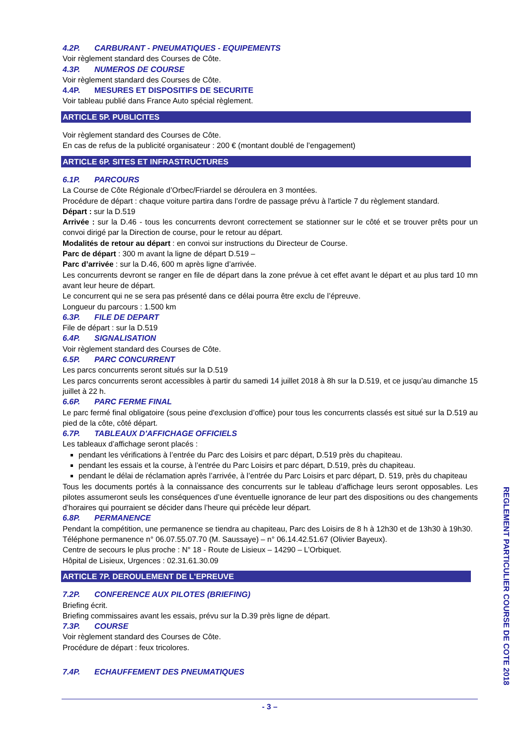4.2P. CARBURANT - PNEUMATIQUES - EQUIPEMENTS
Voir règlement standard des Courses de Côte.
4.3P. NUMEROS DE COURSE
Voir règlement standard des Courses de Côte.
4.4P. MESURES ET DISPOSITIFS DE SECURITE
Voir tableau publié dans France Auto spécial règlement.
ARTICLE 5P. PUBLICITES
Voir règlement standard des Courses de Côte.
En cas de refus de la publicité organisateur : 200 € (montant doublé de l’engagement)
ARTICLE 6P. SITES ET INFRASTRUCTURES
6.1P. PARCOURS
La Course de Côte Régionale d’Orbec/Friardel se déroulera en 3 montées.
Procédure de départ : chaque voiture partira dans l’ordre de passage prévu à l'article 7 du règlement standard.
Départ : sur la D.519
Arrivée : sur la D.46 - tous les concurrents devront correctement se stationner sur le côté et se trouver prêts pour un convoi dirigé par la Direction de course, pour le retour au départ.
Modalités de retour au départ : en convoi sur instructions du Directeur de Course.
Parc de départ : 300 m avant la ligne de départ D.519 –
Parc d’arrivée : sur la D.46, 600 m après ligne d’arrivée.
Les concurrents devront se ranger en file de départ dans la zone prévue à cet effet avant le départ et au plus tard 10 mn avant leur heure de départ.
Le concurrent qui ne se sera pas présenté dans ce délai pourra être exclu de l’épreuve.
Longueur du parcours : 1.500 km
6.3P. FILE DE DEPART
File de départ : sur la D.519
6.4P. SIGNALISATION
Voir règlement standard des Courses de Côte.
6.5P. PARC CONCURRENT
Les parcs concurrents seront situés sur la D.519
Les parcs concurrents seront accessibles à partir du samedi 14 juillet 2018 à 8h sur la D.519, et ce jusqu’au dimanche 15 juillet à 22 h.
6.6P. PARC FERME FINAL
Le parc fermé final obligatoire (sous peine d'exclusion d’office) pour tous les concurrents classés est situé sur la D.519 au pied de la côte, côté départ.
6.7P. TABLEAUX D'AFFICHAGE OFFICIELS
Les tableaux d’affichage seront placés :
pendant les vérifications à l’entrée du Parc des Loisirs et parc départ, D.519 près du chapiteau.
pendant les essais et la course, à l’entrée du Parc Loisirs et parc départ, D.519, près du chapiteau.
pendant le délai de réclamation après l’arrivée, à l’entrée du Parc Loisirs et parc départ, D. 519, près du chapiteau
Tous les documents portés à la connaissance des concurrents sur le tableau d’affichage leurs seront opposables. Les pilotes assumeront seuls les conséquences d’une éventuelle ignorance de leur part des dispositions ou des changements d’horaires qui pourraient se décider dans l’heure qui précède leur départ.
6.8P. PERMANENCE
Pendant la compétition, une permanence se tiendra au chapiteau, Parc des Loisirs de 8 h à 12h30 et de 13h30 à 19h30.
Téléphone permanence n° 06.07.55.07.70 (M. Saussaye) – n° 06.14.42.51.67 (Olivier Bayeux).
Centre de secours le plus proche : N° 18 - Route de Lisieux – 14290 – L’Orbiquet.
Hôpital de Lisieux, Urgences : 02.31.61.30.09
ARTICLE 7P. DEROULEMENT DE L'EPREUVE
7.2P. CONFERENCE AUX PILOTES (BRIEFING)
Briefing écrit.
Briefing commissaires avant les essais, prévu sur la D.39 près ligne de départ.
7.3P. COURSE
Voir règlement standard des Courses de Côte.
Procédure de départ : feux tricolores.
7.4P. ECHAUFFEMENT DES PNEUMATIQUES
- 3 –
REGLEMENT PARTICULIER COURSE DE COTE 2018